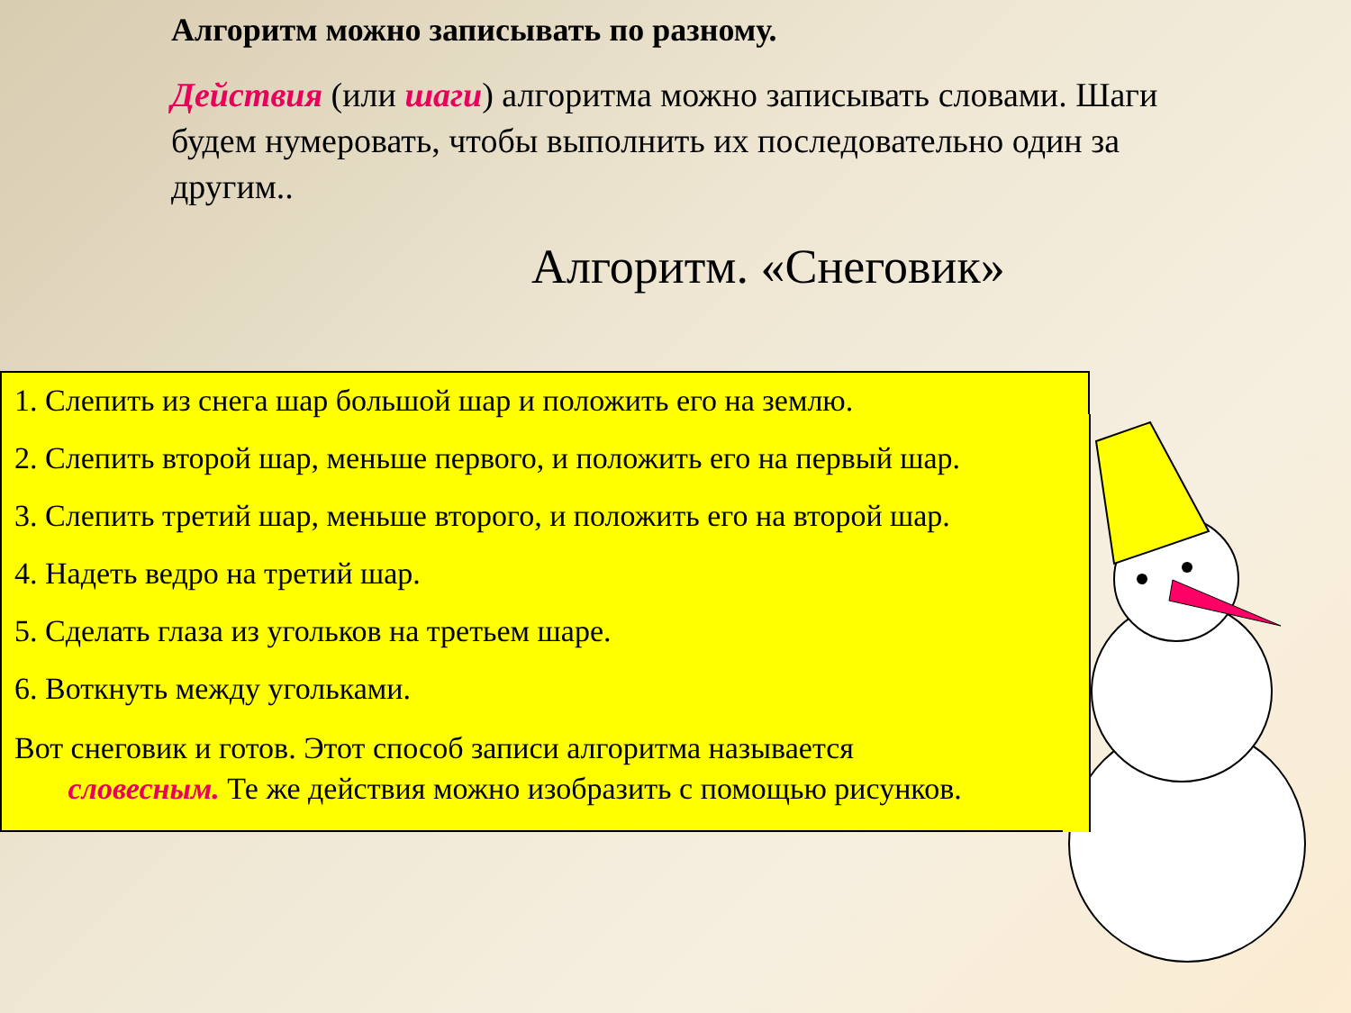Алгоритм можно записывать по разному.
Действия (или шаги) алгоритма можно записывать словами. Шаги будем нумеровать, чтобы выполнить их последовательно один за другим..
Алгоритм. «Снеговик»
1. Слепить из снега шар большой шар и положить его на землю.
2. Слепить второй шар, меньше первого, и положить его на первый шар.
3. Слепить третий шар, меньше второго, и положить его на второй шар.
4. Надеть ведро на третий шар.
5. Сделать глаза из угольков на третьем шаре.
6. Воткнуть между угольками.
Вот снеговик и готов. Этот способ записи алгоритма называется
словесным. Те же действия можно изобразить с помощью рисунков.